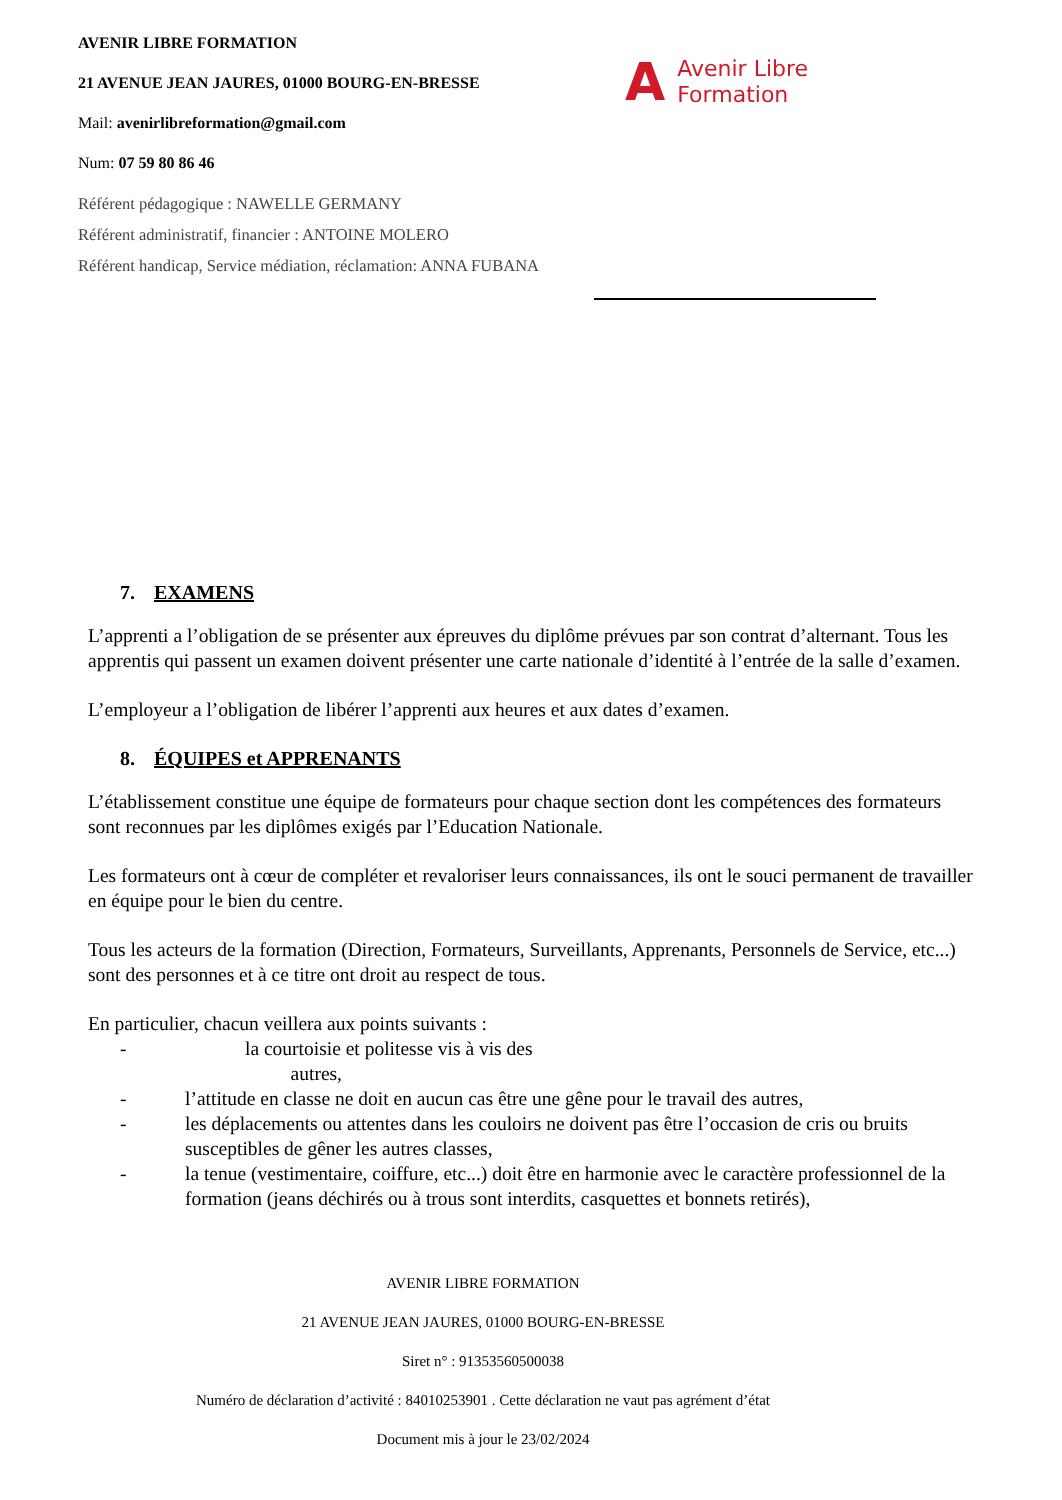AVENIR LIBRE FORMATION
21 AVENUE JEAN JAURES, 01000 BOURG-EN-BRESSE
Mail: avenirlibreformation@gmail.com
Num: 07 59 80 86 46
Référent pédagogique : NAWELLE GERMANY
Référent administratif, financier : ANTOINE MOLERO
Référent handicap, Service médiation, réclamation: ANNA FUBANA
A Avenir Libre
Formation
7. EXAMENS
L’apprenti a l’obligation de se présenter aux épreuves du diplôme prévues par son contrat d’alternant. Tous les apprentis qui passent un examen doivent présenter une carte nationale d’identité à l’entrée de la salle d’examen.
L’employeur a l’obligation de libérer l’apprenti aux heures et aux dates d’examen.
8. ÉQUIPES et APPRENANTS
L’établissement constitue une équipe de formateurs pour chaque section dont les compétences des formateurs sont reconnues par les diplômes exigés par l’Education Nationale.
Les formateurs ont à cœur de compléter et revaloriser leurs connaissances, ils ont le souci permanent de travailler en équipe pour le bien du centre.
Tous les acteurs de la formation (Direction, Formateurs, Surveillants, Apprenants, Personnels de Service, etc...) sont des personnes et à ce titre ont droit au respect de tous.
En particulier, chacun veillera aux points suivants :
- la courtoisie et politesse vis à vis des
autres,
- l’attitude en classe ne doit en aucun cas être une gêne pour le travail des autres,
- les déplacements ou attentes dans les couloirs ne doivent pas être l’occasion de cris ou bruits susceptibles de gêner les autres classes,
- la tenue (vestimentaire, coiffure, etc...) doit être en harmonie avec le caractère professionnel de la formation (jeans déchirés ou à trous sont interdits, casquettes et bonnets retirés),
AVENIR LIBRE FORMATION
21 AVENUE JEAN JAURES, 01000 BOURG-EN-BRESSE
Siret n° : 91353560500038
Numéro de déclaration d’activité : 84010253901 . Cette déclaration ne vaut pas agrément d’état
Document mis à jour le 23/02/2024